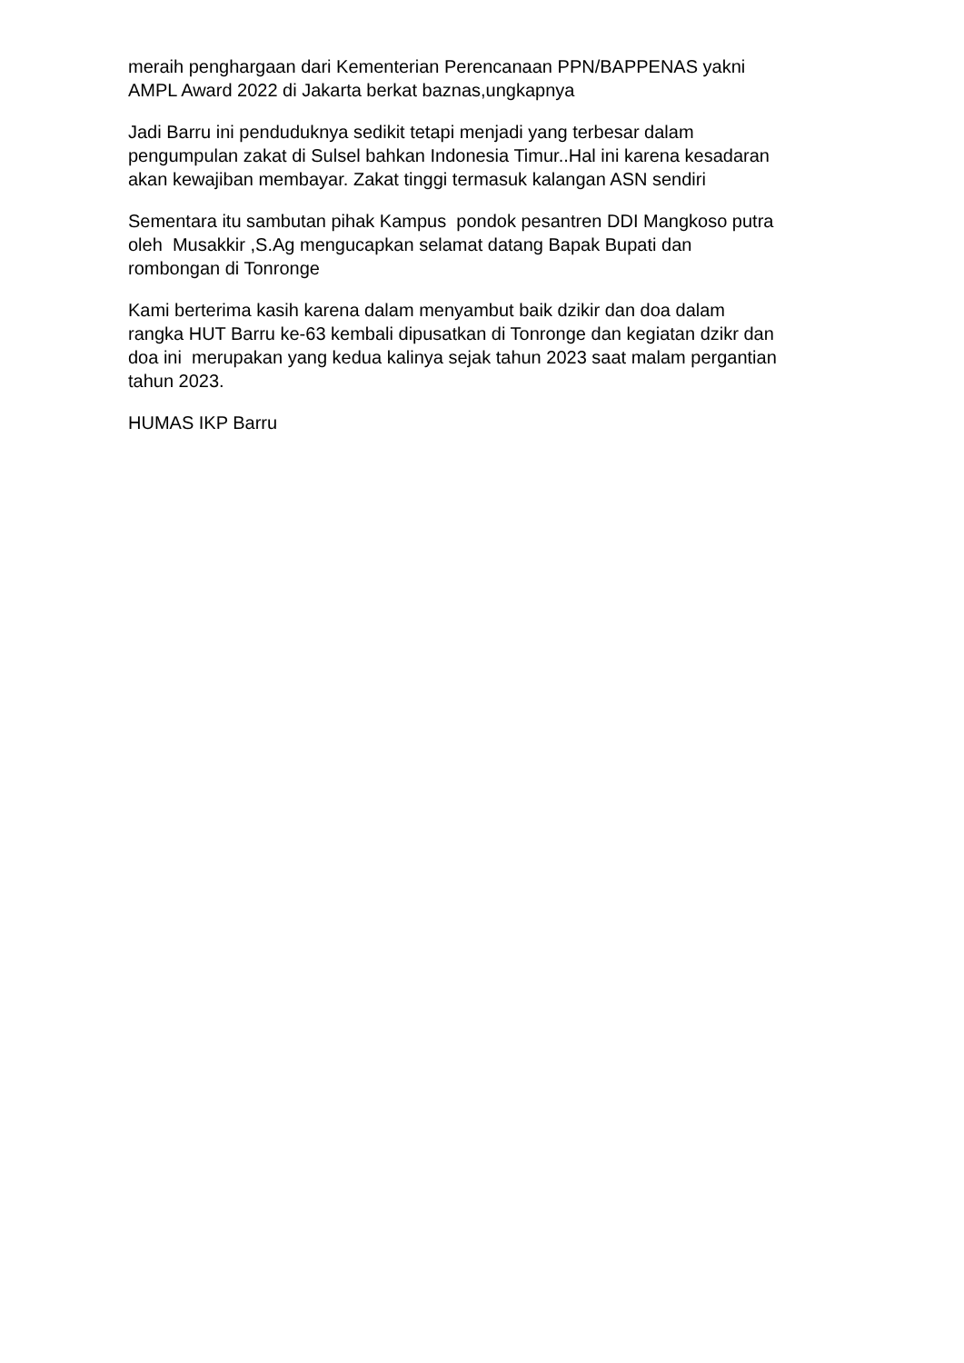meraih penghargaan dari Kementerian Perencanaan PPN/BAPPENAS yakni AMPL Award 2022 di Jakarta berkat baznas,ungkapnya
Jadi Barru ini penduduknya sedikit tetapi menjadi yang terbesar dalam pengumpulan zakat di Sulsel bahkan Indonesia Timur..Hal ini karena kesadaran akan kewajiban membayar. Zakat tinggi termasuk kalangan ASN sendiri
Sementara itu sambutan pihak Kampus pondok pesantren DDI Mangkoso putra oleh Musakkir ,S.Ag mengucapkan selamat datang Bapak Bupati dan rombongan di Tonronge
Kami berterima kasih karena dalam menyambut baik dzikir dan doa dalam rangka HUT Barru ke-63 kembali dipusatkan di Tonronge dan kegiatan dzikr dan doa ini merupakan yang kedua kalinya sejak tahun 2023 saat malam pergantian tahun 2023.
HUMAS IKP Barru